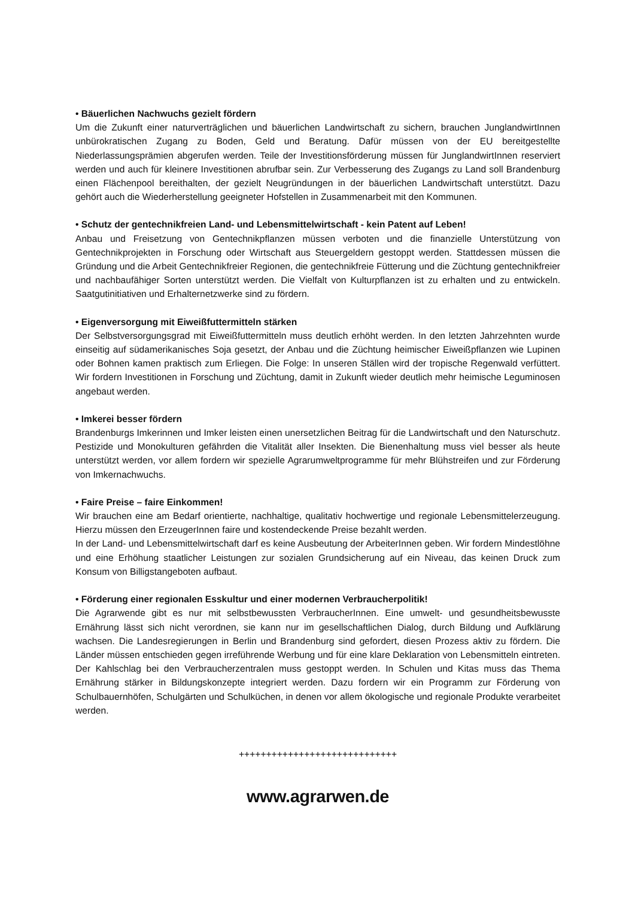• Bäuerlichen Nachwuchs gezielt fördern
Um die Zukunft einer naturverträglichen und bäuerlichen Landwirtschaft zu sichern, brauchen JunglandwirtInnen unbürokratischen Zugang zu Boden, Geld und Beratung. Dafür müssen von der EU bereitgestellte Niederlassungsprämien abgerufen werden. Teile der Investitionsförderung müssen für JunglandwirtInnen reserviert werden und auch für kleinere Investitionen abrufbar sein. Zur Verbesserung des Zugangs zu Land soll Brandenburg einen Flächenpool bereithalten, der gezielt Neugründungen in der bäuerlichen Landwirtschaft unterstützt. Dazu gehört auch die Wiederherstellung geeigneter Hofstellen in Zusammenarbeit mit den Kommunen.
• Schutz der gentechnikfreien Land- und Lebensmittelwirtschaft - kein Patent auf Leben!
Anbau und Freisetzung von Gentechnikpflanzen müssen verboten und die finanzielle Unterstützung von Gentechnikprojekten in Forschung oder Wirtschaft aus Steuergeldern gestoppt werden. Stattdessen müssen die Gründung und die Arbeit Gentechnikfreier Regionen, die gentechnikfreie Fütterung und die Züchtung gentechnikfreier und nachbaufähiger Sorten unterstützt werden. Die Vielfalt von Kulturpflanzen ist zu erhalten und zu entwickeln. Saatgutinitiativen und Erhalternetzwerke sind zu fördern.
• Eigenversorgung mit Eiweißfuttermitteln stärken
Der Selbstversorgungsgrad mit Eiweißfuttermitteln muss deutlich erhöht werden. In den letzten Jahrzehnten wurde einseitig auf südamerikanisches Soja gesetzt, der Anbau und die Züchtung heimischer Eiweißpflanzen wie Lupinen oder Bohnen kamen praktisch zum Erliegen. Die Folge: In unseren Ställen wird der tropische Regenwald verfüttert. Wir fordern Investitionen in Forschung und Züchtung, damit in Zukunft wieder deutlich mehr heimische Leguminosen angebaut werden.
• Imkerei besser fördern
Brandenburgs Imkerinnen und Imker leisten einen unersetzlichen Beitrag für die Landwirtschaft und den Naturschutz. Pestizide und Monokulturen gefährden die Vitalität aller Insekten. Die Bienenhaltung muss viel besser als heute unterstützt werden, vor allem fordern wir spezielle Agrarumweltprogramme für mehr Blühstreifen und zur Förderung von Imkernachwuchs.
• Faire Preise – faire Einkommen!
Wir brauchen eine am Bedarf orientierte, nachhaltige, qualitativ hochwertige und regionale Lebensmittelerzeugung. Hierzu müssen den ErzeugerInnen faire und kostendeckende Preise bezahlt werden.
In der Land- und Lebensmittelwirtschaft darf es keine Ausbeutung der ArbeiterInnen geben. Wir fordern Mindestlöhne und eine Erhöhung staatlicher Leistungen zur sozialen Grundsicherung auf ein Niveau, das keinen Druck zum Konsum von Billigstangeboten aufbaut.
• Förderung einer regionalen Esskultur und einer modernen Verbraucherpolitik!
Die Agrarwende gibt es nur mit selbstbewussten VerbraucherInnen. Eine umwelt- und gesundheitsbewusste Ernährung lässt sich nicht verordnen, sie kann nur im gesellschaftlichen Dialog, durch Bildung und Aufklärung wachsen. Die Landesregierungen in Berlin und Brandenburg sind gefordert, diesen Prozess aktiv zu fördern. Die Länder müssen entschieden gegen irreführende Werbung und für eine klare Deklaration von Lebensmitteln eintreten. Der Kahlschlag bei den Verbraucherzentralen muss gestoppt werden. In Schulen und Kitas muss das Thema Ernährung stärker in Bildungskonzepte integriert werden. Dazu fordern wir ein Programm zur Förderung von Schulbauernhöfen, Schulgärten und Schulküchen, in denen vor allem ökologische und regionale Produkte verarbeitet werden.
+++++++++++++++++++++++++++++
www.agrarwen.de